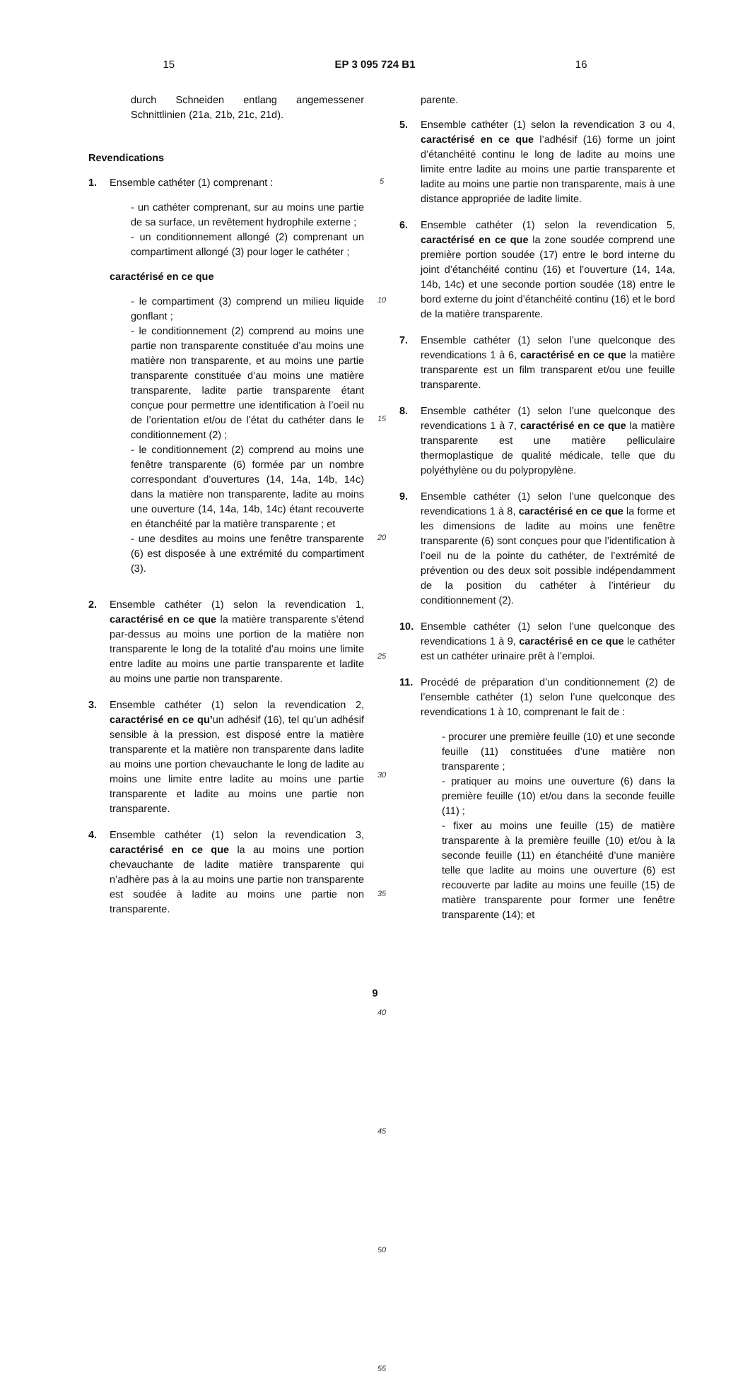15 EP 3 095 724 B1 16
durch Schneiden entlang angemessener Schnittlinien (21a, 21b, 21c, 21d).
Revendications
1. Ensemble cathéter (1) comprenant :
- un cathéter comprenant, sur au moins une partie de sa surface, un revêtement hydrophile externe ;
- un conditionnement allongé (2) comprenant un compartiment allongé (3) pour loger le cathéter ;
caractérisé en ce que
- le compartiment (3) comprend un milieu liquide gonflant ;
- le conditionnement (2) comprend au moins une partie non transparente constituée d’au moins une matière non transparente, et au moins une partie transparente constituée d’au moins une matière transparente, ladite partie transparente étant conçue pour permettre une identification à l’oeil nu de l’orientation et/ou de l’état du cathéter dans le conditionnement (2) ;
- le conditionnement (2) comprend au moins une fenêtre transparente (6) formée par un nombre correspondant d’ouvertures (14, 14a, 14b, 14c) dans la matière non transparente, ladite au moins une ouverture (14, 14a, 14b, 14c) étant recouverte en étanchéité par la matière transparente ; et
- une desdites au moins une fenêtre transparente (6) est disposée à une extrémité du compartiment (3).
2. Ensemble cathéter (1) selon la revendication 1, caractérisé en ce que la matière transparente s’étend par-dessus au moins une portion de la matière non transparente le long de la totalité d’au moins une limite entre ladite au moins une partie transparente et ladite au moins une partie non transparente.
3. Ensemble cathéter (1) selon la revendication 2, caractérisé en ce qu’un adhésif (16), tel qu’un adhésif sensible à la pression, est disposé entre la matière transparente et la matière non transparente dans ladite au moins une portion chevauchante le long de ladite au moins une limite entre ladite au moins une partie transparente et ladite au moins une partie non transparente.
4. Ensemble cathéter (1) selon la revendication 3, caractérisé en ce que la au moins une portion chevauchante de ladite matière transparente qui n’adhère pas à la au moins une partie non transparente est soudée à ladite au moins une partie non transparente.
5
10
15
20
25
30
35
40
45
50
55
parente.
5. Ensemble cathéter (1) selon la revendication 3 ou 4, caractérisé en ce que l’adhésif (16) forme un joint d’étanchéité continu le long de ladite au moins une limite entre ladite au moins une partie transparente et ladite au moins une partie non transparente, mais à une distance appropriée de ladite limite.
6. Ensemble cathéter (1) selon la revendication 5, caractérisé en ce que la zone soudée comprend une première portion soudée (17) entre le bord interne du joint d’étanchéité continu (16) et l’ouverture (14, 14a, 14b, 14c) et une seconde portion soudée (18) entre le bord externe du joint d’étanchéité continu (16) et le bord de la matière transparente.
7. Ensemble cathéter (1) selon l’une quelconque des revendications 1 à 6, caractérisé en ce que la matière transparente est un film transparent et/ou une feuille transparente.
8. Ensemble cathéter (1) selon l’une quelconque des revendications 1 à 7, caractérisé en ce que la matière transparente est une matière pelliculaire thermoplastique de qualité médicale, telle que du polyéthylène ou du polypropylène.
9. Ensemble cathéter (1) selon l’une quelconque des revendications 1 à 8, caractérisé en ce que la forme et les dimensions de ladite au moins une fenêtre transparente (6) sont conçues pour que l’identification à l’oeil nu de la pointe du cathéter, de l’extrémité de prévention ou des deux soit possible indépendamment de la position du cathéter à l’intérieur du conditionnement (2).
10. Ensemble cathéter (1) selon l’une quelconque des revendications 1 à 9, caractérisé en ce que le cathéter est un cathéter urinaire prêt à l’emploi.
11. Procédé de préparation d’un conditionnement (2) de l’ensemble cathéter (1) selon l’une quelconque des revendications 1 à 10, comprenant le fait de :
- procurer une première feuille (10) et une seconde feuille (11) constituées d’une matière non transparente ;
- pratiquer au moins une ouverture (6) dans la première feuille (10) et/ou dans la seconde feuille (11) ;
- fixer au moins une feuille (15) de matière transparente à la première feuille (10) et/ou à la seconde feuille (11) en étanchéité d’une manière telle que ladite au moins une ouverture (6) est recouverte par ladite au moins une feuille (15) de matière transparente pour former une fenêtre transparente (14); et
9